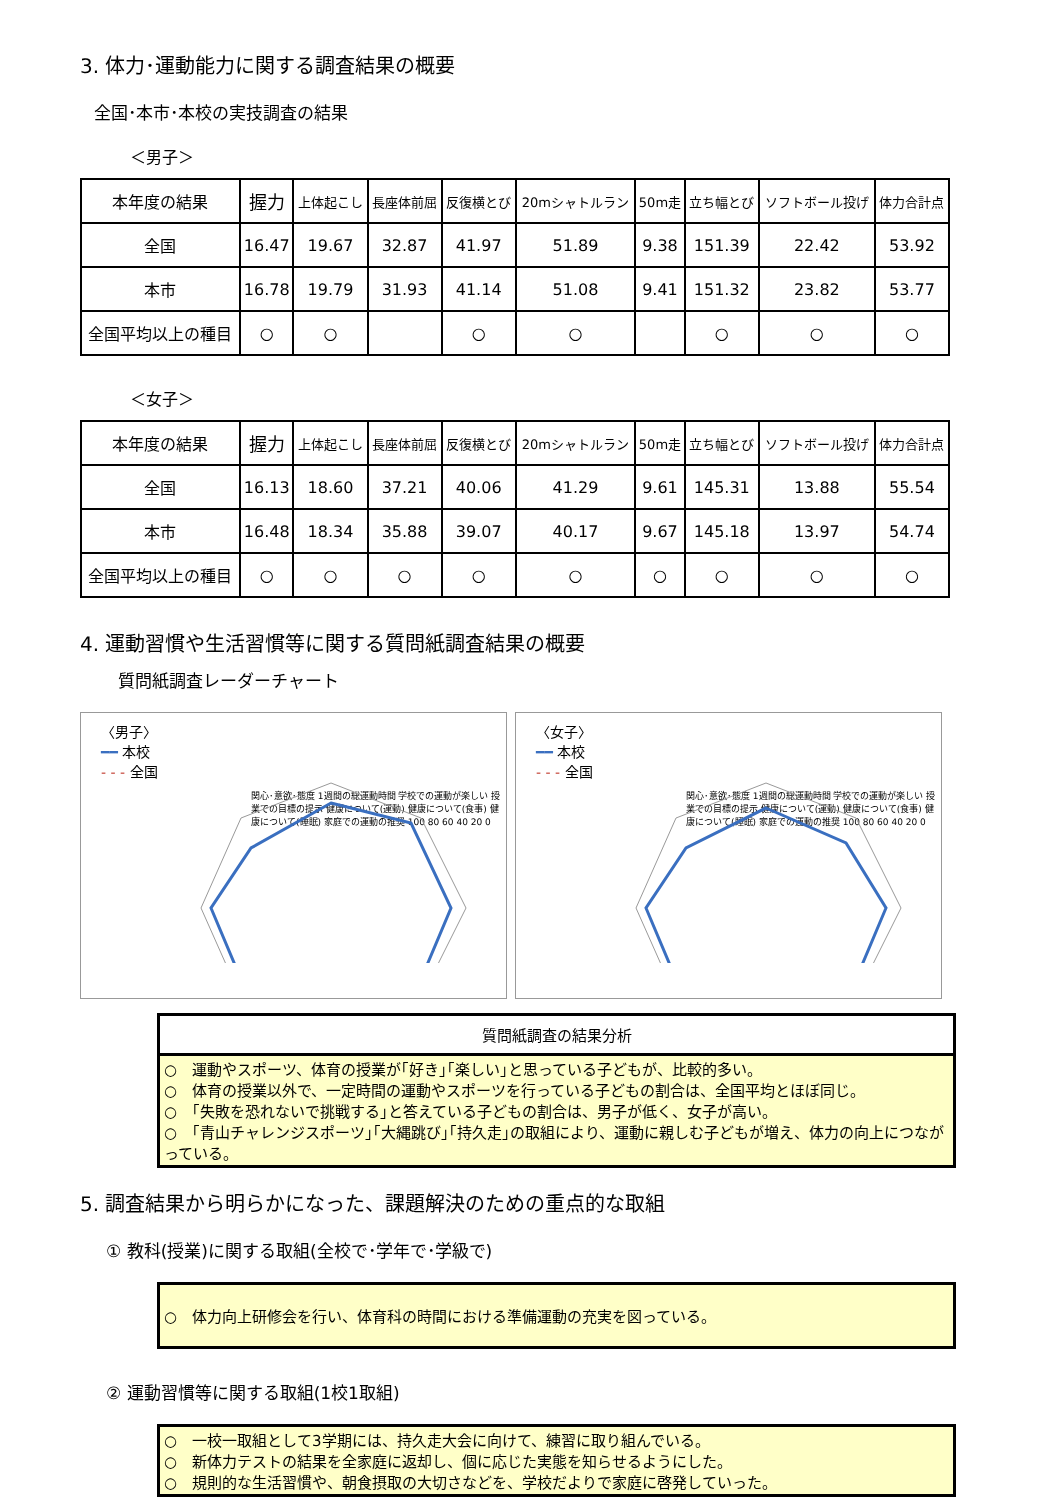3. 体力･運動能力に関する調査結果の概要
全国･本市･本校の実技調査の結果
＜男子＞
| 本年度の結果 | 握力 | 上体起こし | 長座体前屈 | 反復横とび | 20mシャトルラン | 50m走 | 立ち幅とび | ソフトボール投げ | 体力合計点 |
| --- | --- | --- | --- | --- | --- | --- | --- | --- | --- |
| 全国 | 16.47 | 19.67 | 32.87 | 41.97 | 51.89 | 9.38 | 151.39 | 22.42 | 53.92 |
| 本市 | 16.78 | 19.79 | 31.93 | 41.14 | 51.08 | 9.41 | 151.32 | 23.82 | 53.77 |
| 全国平均以上の種目 | ○ | ○ | | ○ | ○ | | ○ | ○ | ○ |
＜女子＞
| 本年度の結果 | 握力 | 上体起こし | 長座体前屈 | 反復横とび | 20mシャトルラン | 50m走 | 立ち幅とび | ソフトボール投げ | 体力合計点 |
| --- | --- | --- | --- | --- | --- | --- | --- | --- | --- |
| 全国 | 16.13 | 18.60 | 37.21 | 40.06 | 41.29 | 9.61 | 145.31 | 13.88 | 55.54 |
| 本市 | 16.48 | 18.34 | 35.88 | 39.07 | 40.17 | 9.67 | 145.18 | 13.97 | 54.74 |
| 全国平均以上の種目 | ○ | ○ | ○ | ○ | ○ | ○ | ○ | ○ | ○ |
4. 運動習慣や生活習慣等に関する質問紙調査結果の概要
質問紙調査レーダーチャート
〈男子〉
━━ 本校
- - - 全国
関心･意欲･態度 1週間の総運動時間 学校での運動が楽しい 授業での目標の提示 健康について(運動) 健康について(食事) 健康について(睡眠) 家庭での運動の推奨 100 80 60 40 20 0
〈女子〉
━━ 本校
- - - 全国
関心･意欲･態度 1週間の総運動時間 学校での運動が楽しい 授業での目標の提示 健康について(運動) 健康について(食事) 健康について(睡眠) 家庭での運動の推奨 100 80 60 40 20 0
質問紙調査の結果分析
○　運動やスポーツ、体育の授業が｢好き｣｢楽しい｣と思っている子どもが、比較的多い。
○　体育の授業以外で、一定時間の運動やスポーツを行っている子どもの割合は、全国平均とほぼ同じ。
○　｢失敗を恐れないで挑戦する｣と答えている子どもの割合は、男子が低く、女子が高い。
○　｢青山チャレンジスポーツ｣｢大縄跳び｣｢持久走｣の取組により、運動に親しむ子どもが増え、体力の向上につながっている。
5. 調査結果から明らかになった、課題解決のための重点的な取組
① 教科(授業)に関する取組(全校で･学年で･学級で)
○　体力向上研修会を行い、体育科の時間における準備運動の充実を図っている。
② 運動習慣等に関する取組(1校1取組)
○　一校一取組として3学期には、持久走大会に向けて、練習に取り組んでいる。
○　新体力テストの結果を全家庭に返却し、個に応じた実態を知らせるようにした。
○　規則的な生活習慣や、朝食摂取の大切さなどを、学校だよりで家庭に啓発していった。